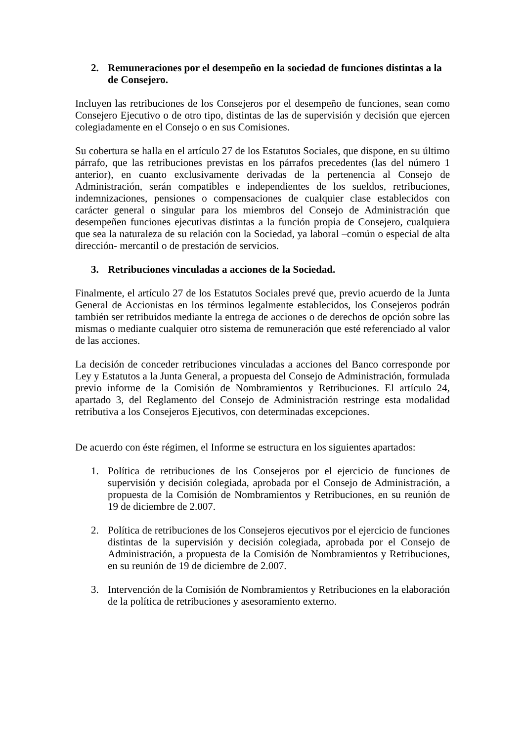2. Remuneraciones por el desempeño en la sociedad de funciones distintas a la de Consejero.
Incluyen las retribuciones de los Consejeros por el desempeño de funciones, sean como Consejero Ejecutivo o de otro tipo, distintas de las de supervisión y decisión que ejercen colegiadamente en el Consejo o en sus Comisiones.
Su cobertura se halla en el artículo 27 de los Estatutos Sociales, que dispone, en su último párrafo, que las retribuciones previstas en los párrafos precedentes (las del número 1 anterior), en cuanto exclusivamente derivadas de la pertenencia al Consejo de Administración, serán compatibles e independientes de los sueldos, retribuciones, indemnizaciones, pensiones o compensaciones de cualquier clase establecidos con carácter general o singular para los miembros del Consejo de Administración que desempeñen funciones ejecutivas distintas a la función propia de Consejero, cualquiera que sea la naturaleza de su relación con la Sociedad, ya laboral –común o especial de alta dirección- mercantil o de prestación de servicios.
3. Retribuciones vinculadas a acciones de la Sociedad.
Finalmente, el artículo 27 de los Estatutos Sociales prevé que, previo acuerdo de la Junta General de Accionistas en los términos legalmente establecidos, los Consejeros podrán también ser retribuidos mediante la entrega de acciones o de derechos de opción sobre las mismas o mediante cualquier otro sistema de remuneración que esté referenciado al valor de las acciones.
La decisión de conceder retribuciones vinculadas a acciones del Banco corresponde por Ley y Estatutos a la Junta General, a propuesta del Consejo de Administración, formulada previo informe de la Comisión de Nombramientos y Retribuciones. El artículo 24, apartado 3, del Reglamento del Consejo de Administración restringe esta modalidad retributiva a los Consejeros Ejecutivos, con determinadas excepciones.
De acuerdo con éste régimen, el Informe se estructura en los siguientes apartados:
1. Política de retribuciones de los Consejeros por el ejercicio de funciones de supervisión y decisión colegiada, aprobada por el Consejo de Administración, a propuesta de la Comisión de Nombramientos y Retribuciones, en su reunión de 19 de diciembre de 2.007.
2. Política de retribuciones de los Consejeros ejecutivos por el ejercicio de funciones distintas de la supervisión y decisión colegiada, aprobada por el Consejo de Administración, a propuesta de la Comisión de Nombramientos y Retribuciones, en su reunión de 19 de diciembre de 2.007.
3. Intervención de la Comisión de Nombramientos y Retribuciones en la elaboración de la política de retribuciones y asesoramiento externo.